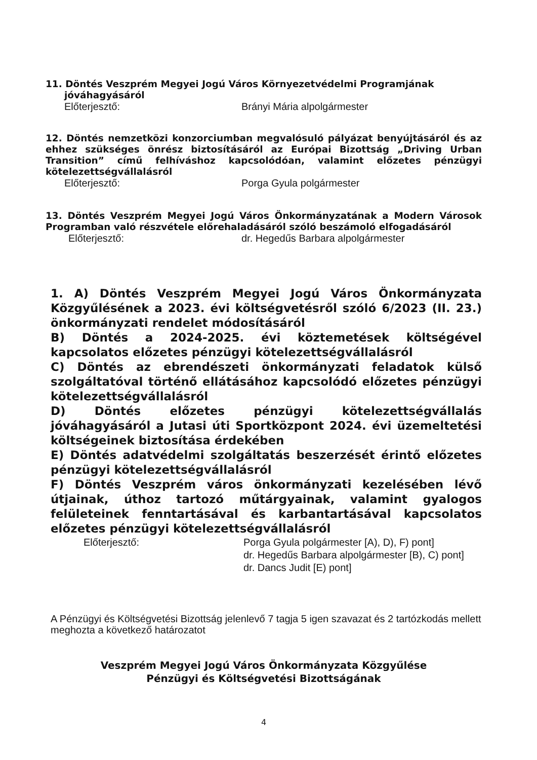11. Döntés Veszprém Megyei Jogú Város Környezetvédelmi Programjának
jóváhagyásáról
Előterjesztő: Brányi Mária alpolgármester
12. Döntés nemzetközi konzorciumban megvalósuló pályázat benyújtásáról és az ehhez szükséges önrész biztosításáról az Európai Bizottság „Driving Urban Transition” című felhívás­hoz kapcsolódóan, valamint előzetes pénzügyi kötelezettségvállalásról
Előterjesztő: Porga Gyula polgármester
13. Döntés Veszprém Megyei Jogú Város Önkormányzatának a Modern Városok Programban való részvétele előrehaladásáról szóló beszámoló elfogadásáról
Előterjesztő: dr. Hegedűs Barbara alpolgármester
1. A) Döntés Veszprém Megyei Jogú Város Önkormányzata Közgyűlésének a 2023. évi költségvetésről szóló 6/2023 (II. 23.) önkormányzati rendelet módosításáról
B) Döntés a 2024-2025. évi köztemetések költségével kapcsolatos előzetes pénzügyi kötelezettségvállalásról
C) Döntés az ebrendészeti önkormányzati feladatok külső szolgáltatóval történő ellátásához kapcsolódó előzetes pénzügyi kötelezettségvállalásról
D) Döntés előzetes pénzügyi kötelezettségvállalás jóváhagyásáról a Jutasi úti Sportközpont 2024. évi üzemeltetési költségeinek biztosítása érdekében
E) Döntés adatvédelmi szolgáltatás beszerzését érintő előzetes pénzügyi kötelezettségvállalásról
F) Döntés Veszprém város önkormányzati kezelésében lévő útjainak, úthoz tartozó műtárgyainak, valamint gyalogos felületeinek fenntartásával és karbantartásával kapcsolatos előzetes pénzügyi kötelezettségvállalásról
Előterjesztő: Porga Gyula polgármester [A), D), F) pont]
dr. Hegedűs Barbara alpolgármester [B), C) pont]
dr. Dancs Judit [E) pont]
A Pénzügyi és Költségvetési Bizottság jelenlevő 7 tagja 5 igen szavazat és 2 tartózkodás mellett meghozta a következő határozatot
Veszprém Megyei Jogú Város Önkormányzata Közgyűlése
Pénzügyi és Költségvetési Bizottságának
4